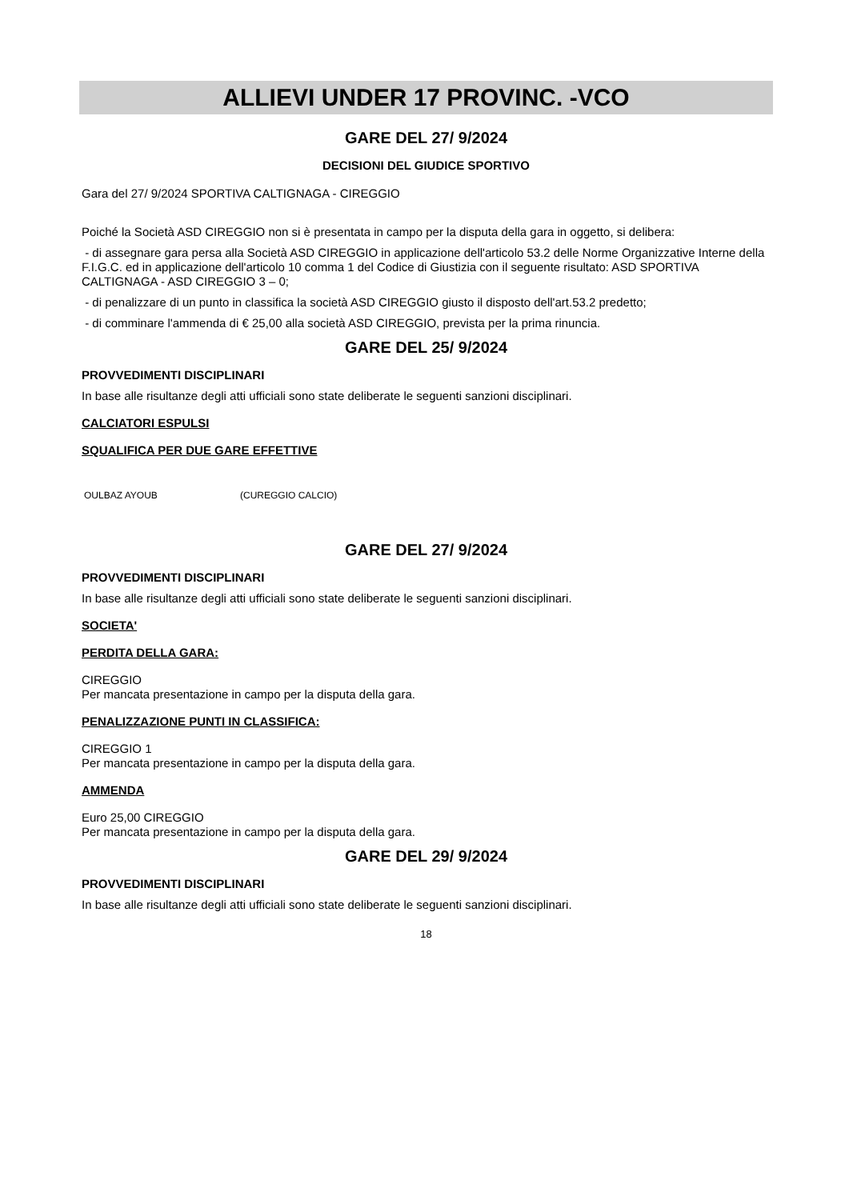ALLIEVI UNDER 17 PROVINC. -VCO
GARE DEL 27/ 9/2024
DECISIONI DEL GIUDICE SPORTIVO
Gara del 27/ 9/2024 SPORTIVA CALTIGNAGA - CIREGGIO
Poiché la Società ASD CIREGGIO non si è presentata in campo per la disputa della gara in oggetto, si delibera:
- di assegnare gara persa alla Società ASD CIREGGIO in applicazione dell'articolo 53.2 delle Norme Organizzative Interne della F.I.G.C. ed in applicazione dell'articolo 10 comma 1 del Codice di Giustizia con il seguente risultato: ASD SPORTIVA CALTIGNAGA - ASD CIREGGIO 3 – 0;
- di penalizzare di un punto in classifica la società ASD CIREGGIO giusto il disposto dell'art.53.2 predetto;
- di comminare l'ammenda di € 25,00 alla società ASD CIREGGIO, prevista per la prima rinuncia.
GARE DEL 25/ 9/2024
PROVVEDIMENTI DISCIPLINARI
In base alle risultanze degli atti ufficiali sono state deliberate le seguenti sanzioni disciplinari.
CALCIATORI ESPULSI
SQUALIFICA PER DUE GARE EFFETTIVE
OULBAZ AYOUB (CUREGGIO CALCIO)
GARE DEL 27/ 9/2024
PROVVEDIMENTI DISCIPLINARI
In base alle risultanze degli atti ufficiali sono state deliberate le seguenti sanzioni disciplinari.
SOCIETA'
PERDITA DELLA GARA:
CIREGGIO
Per mancata presentazione in campo per la disputa della gara.
PENALIZZAZIONE PUNTI IN CLASSIFICA:
CIREGGIO 1
Per mancata presentazione in campo per la disputa della gara.
AMMENDA
Euro 25,00 CIREGGIO
Per mancata presentazione in campo per la disputa della gara.
GARE DEL 29/ 9/2024
PROVVEDIMENTI DISCIPLINARI
In base alle risultanze degli atti ufficiali sono state deliberate le seguenti sanzioni disciplinari.
18